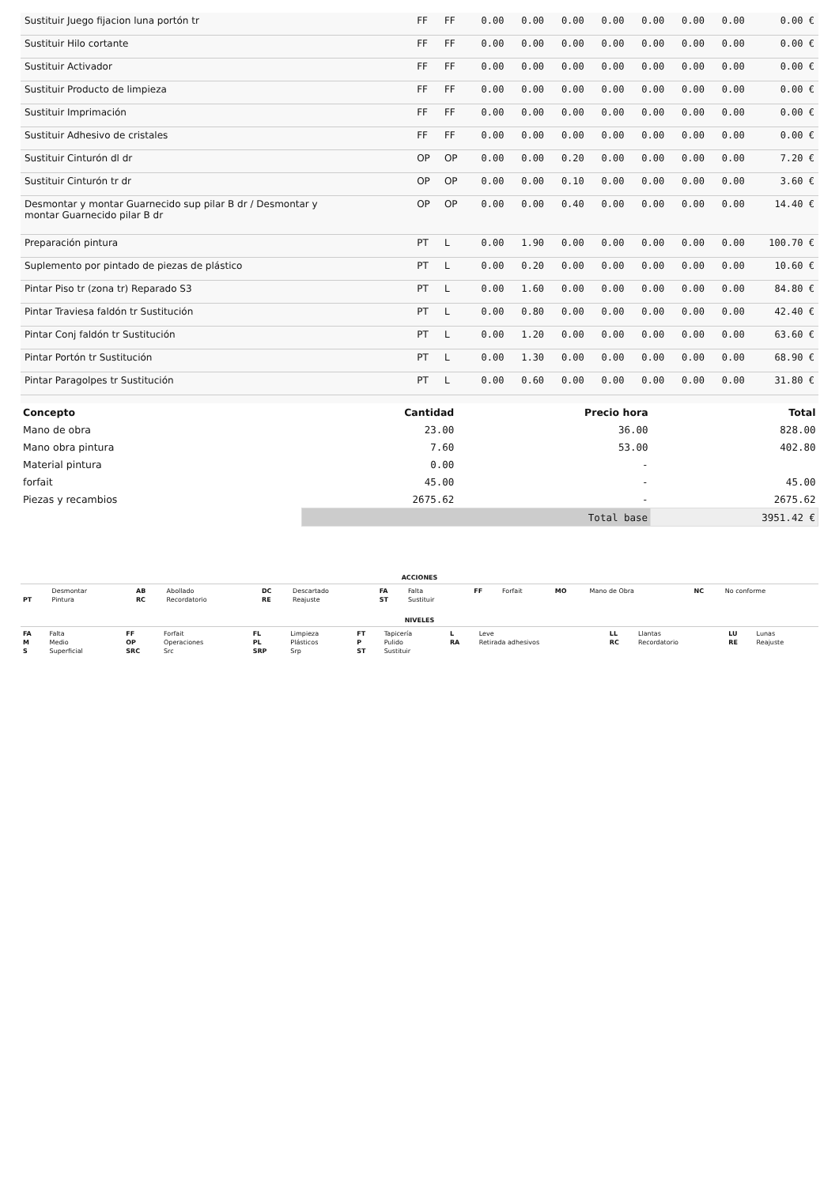| Sustituir Juego fijacion luna portón tr | FF | FF | 0.00 | 0.00 | 0.00 | 0.00 | 0.00 | 0.00 | 0.00 | 0.00 € |
| Sustituir Hilo cortante | FF | FF | 0.00 | 0.00 | 0.00 | 0.00 | 0.00 | 0.00 | 0.00 | 0.00 € |
| Sustituir Activador | FF | FF | 0.00 | 0.00 | 0.00 | 0.00 | 0.00 | 0.00 | 0.00 | 0.00 € |
| Sustituir Producto de limpieza | FF | FF | 0.00 | 0.00 | 0.00 | 0.00 | 0.00 | 0.00 | 0.00 | 0.00 € |
| Sustituir Imprimación | FF | FF | 0.00 | 0.00 | 0.00 | 0.00 | 0.00 | 0.00 | 0.00 | 0.00 € |
| Sustituir Adhesivo de cristales | FF | FF | 0.00 | 0.00 | 0.00 | 0.00 | 0.00 | 0.00 | 0.00 | 0.00 € |
| Sustituir Cinturón dl dr | OP | OP | 0.00 | 0.00 | 0.20 | 0.00 | 0.00 | 0.00 | 0.00 | 7.20 € |
| Sustituir Cinturón tr dr | OP | OP | 0.00 | 0.00 | 0.10 | 0.00 | 0.00 | 0.00 | 0.00 | 3.60 € |
| Desmontar y montar Guarnecido sup pilar B dr / Desmontar y montar Guarnecido pilar B dr | OP | OP | 0.00 | 0.00 | 0.40 | 0.00 | 0.00 | 0.00 | 0.00 | 14.40 € |
| Preparación pintura | PT | L | 0.00 | 1.90 | 0.00 | 0.00 | 0.00 | 0.00 | 0.00 | 100.70 € |
| Suplemento por pintado de piezas de plástico | PT | L | 0.00 | 0.20 | 0.00 | 0.00 | 0.00 | 0.00 | 0.00 | 10.60 € |
| Pintar Piso tr (zona tr) Reparado S3 | PT | L | 0.00 | 1.60 | 0.00 | 0.00 | 0.00 | 0.00 | 0.00 | 84.80 € |
| Pintar Traviesa faldón tr Sustitución | PT | L | 0.00 | 0.80 | 0.00 | 0.00 | 0.00 | 0.00 | 0.00 | 42.40 € |
| Pintar Conj faldón tr Sustitución | PT | L | 0.00 | 1.20 | 0.00 | 0.00 | 0.00 | 0.00 | 0.00 | 63.60 € |
| Pintar Portón tr Sustitución | PT | L | 0.00 | 1.30 | 0.00 | 0.00 | 0.00 | 0.00 | 0.00 | 68.90 € |
| Pintar Paragolpes tr Sustitución | PT | L | 0.00 | 0.60 | 0.00 | 0.00 | 0.00 | 0.00 | 0.00 | 31.80 € |
| Concepto | Cantidad | Precio hora | Total |
| --- | --- | --- | --- |
| Mano de obra | 23.00 | 36.00 | 828.00 |
| Mano obra pintura | 7.60 | 53.00 | 402.80 |
| Material pintura | 0.00 | - | |
| forfait | 45.00 | - | 45.00 |
| Piezas y recambios | 2675.62 | - | 2675.62 |
| | Total base | | 3951.42 € |
ACCIONES
| | Desmontar | AB | Abollado | DC | Descartado | FA | Falta | FF | Forfait | MO | Mano de Obra | NC | No conforme |
| PT | Pintura | RC | Recordatorio | RE | Reajuste | ST | Sustituir | | | | | | |
NIVELES
| FA | Falta | FF | Forfait | FL | Limpieza | FT | Tapicería | L | Leve | LL | Llantas | LU | Lunas |
| M | Medio | OP | Operaciones | PL | Plásticos | P | Pulido | RA | Retirada adhesivos | RC | Recordatorio | RE | Reajuste |
| S | Superficial | SRC | Src | SRP | Srp | ST | Sustituir | | | | | | |